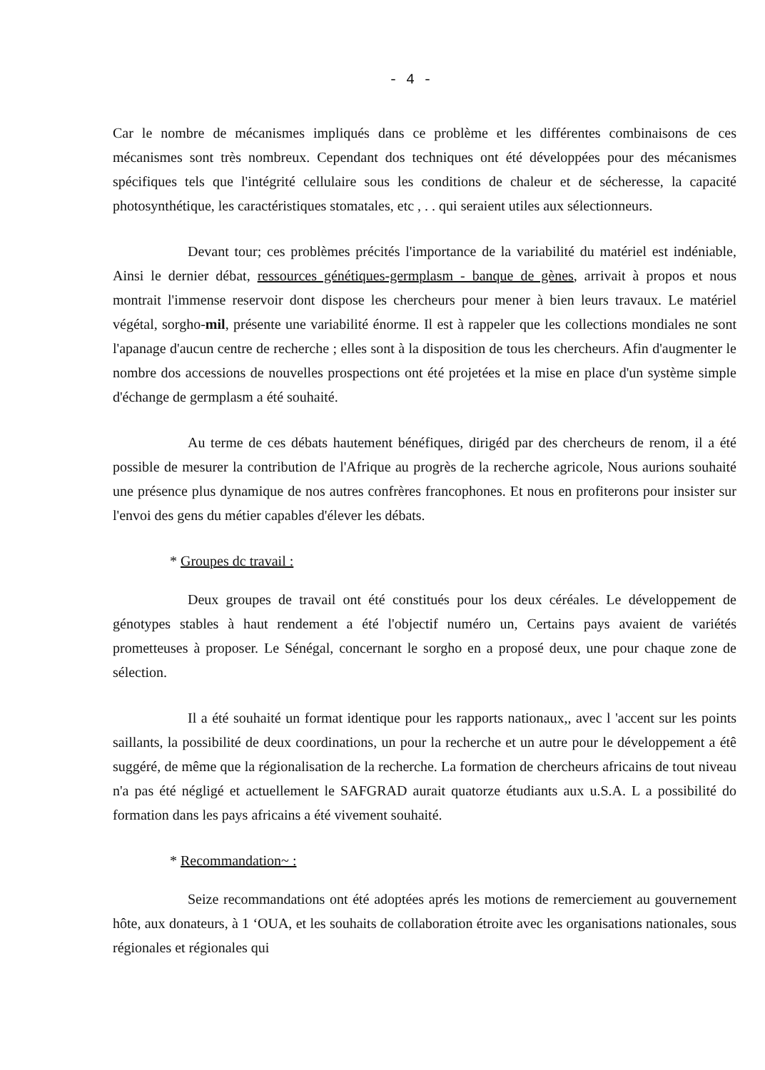- 4 -
Car le nombre de mécanismes impliqués dans ce problème et les différentes combinaisons de ces mécanismes sont très nombreux. Cependant dos techniques ont été développées pour des mécanismes spécifiques tels que l'intégrité cellulaire sous les conditions de chaleur et de sécheresse, la capacité photosynthétique, les caractéristiques stomatales, etc , . . qui seraient utiles aux sélectionneurs.
Devant tour; ces problèmes précités l'importance de la variabilité du matériel est indéniable, Ainsi le dernier débat, ressources génétiques-germplasm - banque de gènes, arrivait à propos et nous montrait l'immense reservoir dont dispose les chercheurs pour mener à bien leurs travaux. Le matériel végétal, sorgho-mil, présente une variabilité énorme. Il est à rappeler que les collections mondiales ne sont l'apanage d'aucun centre de recherche ; elles sont à la disposition de tous les chercheurs. Afin d'augmenter le nombre dos accessions de nouvelles prospections ont été projetées et la mise en place d'un système simple d'échange de germplasm a été souhaité.
Au terme de ces débats hautement bénéfiques, dirigéd par des chercheurs de renom, il a été possible de mesurer la contribution de l'Afrique au progrès de la recherche agricole, Nous aurions souhaité une présence plus dynamique de nos autres confrères francophones. Et nous en profiterons pour insister sur l'envoi des gens du métier capables d'élever les débats.
* Groupes dc travail :
Deux groupes de travail ont été constitués pour los deux céréales. Le développement de génotypes stables à haut rendement a été l'objectif numéro un, Certains pays avaient de variétés prometteuses à proposer. Le Sénégal, concernant le sorgho en a proposé deux, une pour chaque zone de sélection.
Il a été souhaité un format identique pour les rapports nationaux,, avec l 'accent sur les points saillants, la possibilité de deux coordinations, un pour la recherche et un autre pour le développement a étê suggéré, de même que la régionalisation de la recherche. La formation de chercheurs africains de tout niveau n'a pas été négligé et actuellement le SAFGRAD aurait quatorze étudiants aux u.S.A. L a possibilité do formation dans les pays africains a été vivement souhaité.
* Recommandation~ :
Seize recommandations ont été adoptées aprés les motions de remerciement au gouvernement hôte, aux donateurs, à 1 ‘OUA, et les souhaits de collaboration étroite avec les organisations nationales, sous régionales et régionales qui